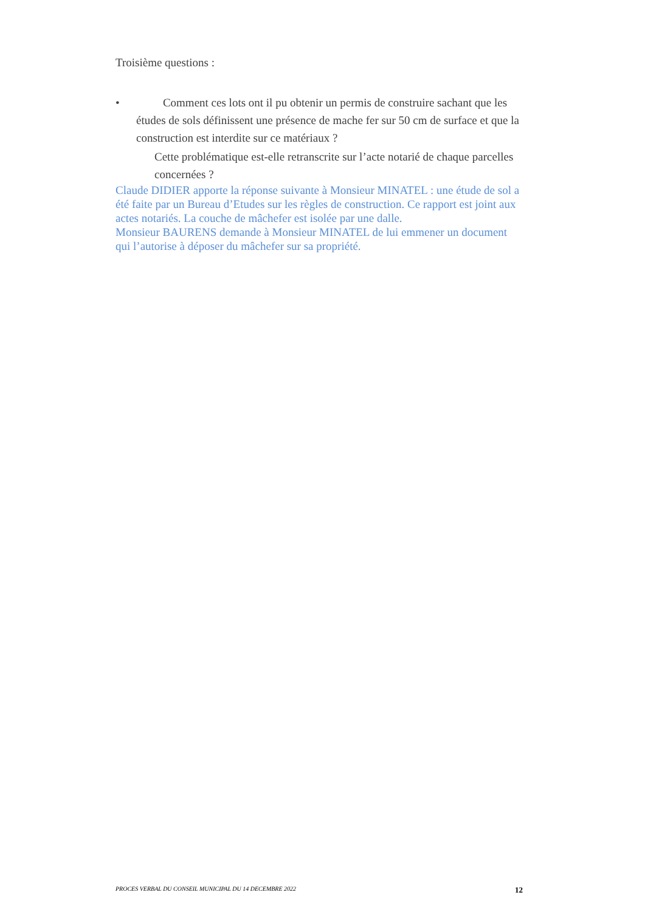Troisième questions :
• Comment ces lots ont il pu obtenir un permis de construire sachant que les études de sols définissent une présence de mache fer sur 50 cm de surface et que la construction est interdite sur ce matériaux ?
Cette problématique est-elle retranscrite sur l’acte notarié de chaque parcelles concernées ?
Claude DIDIER apporte la réponse suivante à Monsieur MINATEL : une étude de sol a été faite par un Bureau d’Etudes sur les règles de construction. Ce rapport est joint aux actes notariés. La couche de mâchefer est isolée par une dalle.
Monsieur BAURENS demande à Monsieur MINATEL de lui emmener un document qui l’autorise à déposer du mâchefer sur sa propriété.
PROCES VERBAL DU CONSEIL MUNICIPAL DU 14 DECEMBRE 2022 12